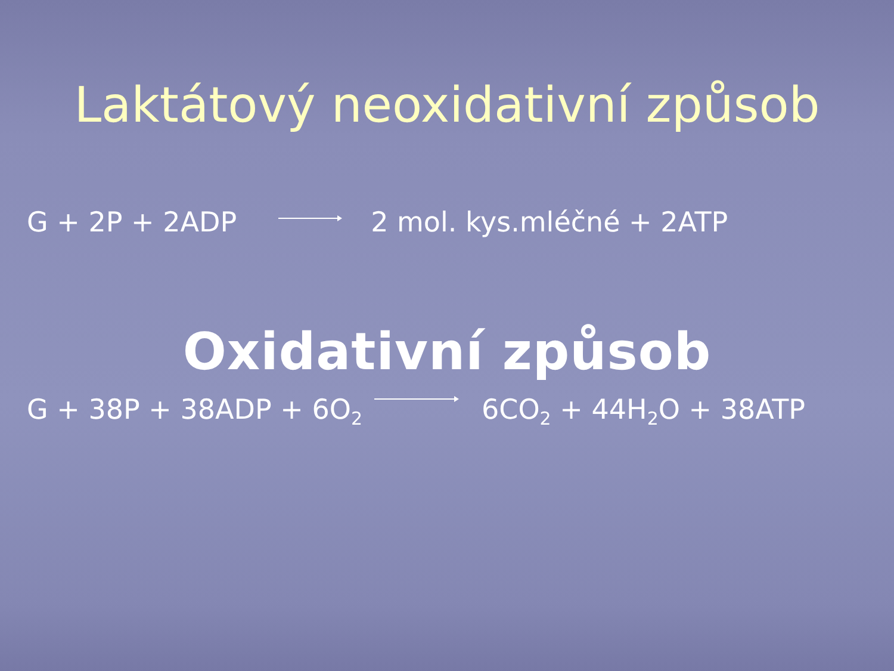Laktátový neoxidativní způsob
G + 2P + 2ADP 2 mol. kys.mléčné + 2ATP
Oxidativní způsob
G + 38P + 38ADP + 6O<sub>2</sub> 6CO<sub>2</sub> + 44H<sub>2</sub>O + 38ATP